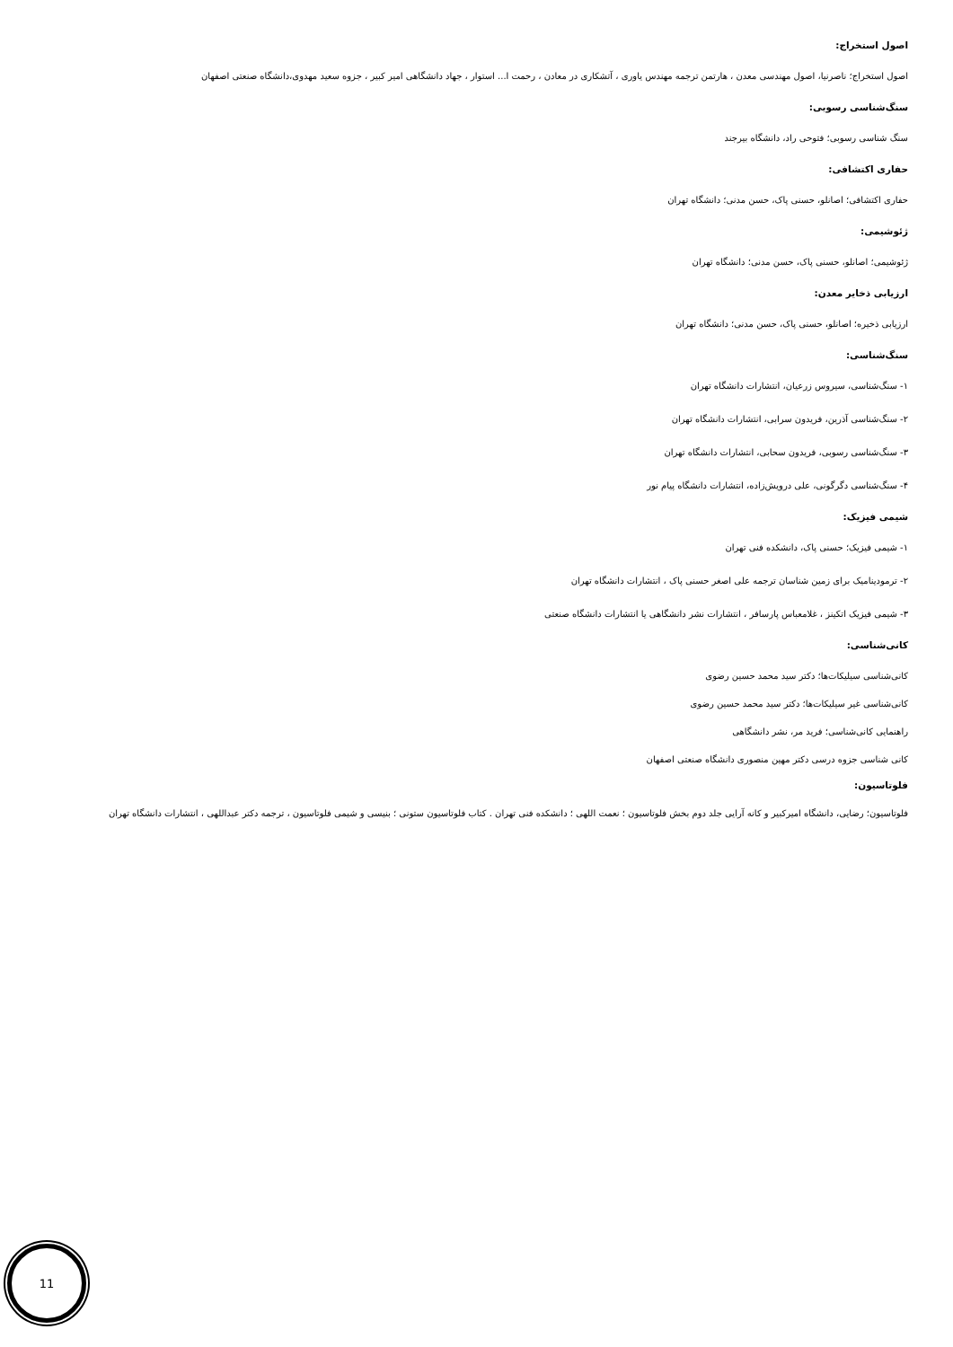اصول استخراج:
اصول استخراج؛ ناصرنیا، اصول مهندسی معدن ، هارتمن ترجمه مهندس یاوری ، آتشکاری در معادن ، رحمت ا... استوار ، جهاد دانشگاهی امیر کبیر ، جزوه سعید مهدوی،دانشگاه صنعتی اصفهان
سنگ‌شناسی رسوبی:
سنگ شناسی رسوبی؛ فتوحی راد، دانشگاه بیرجند
حفاری اکتشافی:
حفاری اکتشافی؛ اصانلو، حسنی پاک، حسن مدنی؛ دانشگاه تهران
ژئوشیمی:
ژئوشیمی؛ اصانلو، حسنی پاک، حسن مدنی؛ دانشگاه تهران
ارزیابی ذخایر معدن:
ارزیابی ذخیره؛ اصانلو، حسنی پاک، حسن مدنی؛ دانشگاه تهران
سنگ‌شناسی:
۱- سنگ‌شناسی، سیروس زرعیان، انتشارات دانشگاه تهران
۲- سنگ‌شناسی آذرین، فریدون سرابی، انتشارات دانشگاه تهران
۳- سنگ‌شناسی رسوبی، فریدون سحابی، انتشارات دانشگاه تهران
۴- سنگ‌شناسی دگرگونی، علی درویش‌زاده، انتشارات دانشگاه پیام نور
شیمی فیزیک:
۱- شیمی فیزیک؛ حسنی پاک، دانشکده فنی تهران
۲- ترمودینامیک برای زمین شناسان ترجمه علی اصغر حسنی پاک ، انتشارات دانشگاه تهران
۳- شیمی فیزیک اتکینز ، غلامعباس پارسافر ، انتشارات نشر دانشگاهی یا انتشارات دانشگاه صنعتی
کانی‌شناسی:
کانی‌شناسی سیلیکات‌ها؛ دکتر سید محمد حسین رضوی
کانی‌شناسی غیر سیلیکات‌ها؛ دکتر سید محمد حسین رضوی
راهنمایی کانی‌شناسی؛ فرید مر، نشر دانشگاهی
کانی شناسی جزوه درسی دکتر مهین منصوری دانشگاه صنعتی اصفهان
فلوتاسیون:
فلوتاسیون؛ رضایی، دانشگاه امیرکبیر و کانه آرایی جلد دوم بخش فلوتاسیون ؛ نعمت اللهی ؛ دانشکده فنی تهران . کتاب فلوتاسیون ستونی ؛ بنیسی و شیمی فلوتاسیون ، ترجمه دکتر عبداللهی ، انتشارات دانشگاه تهران
11